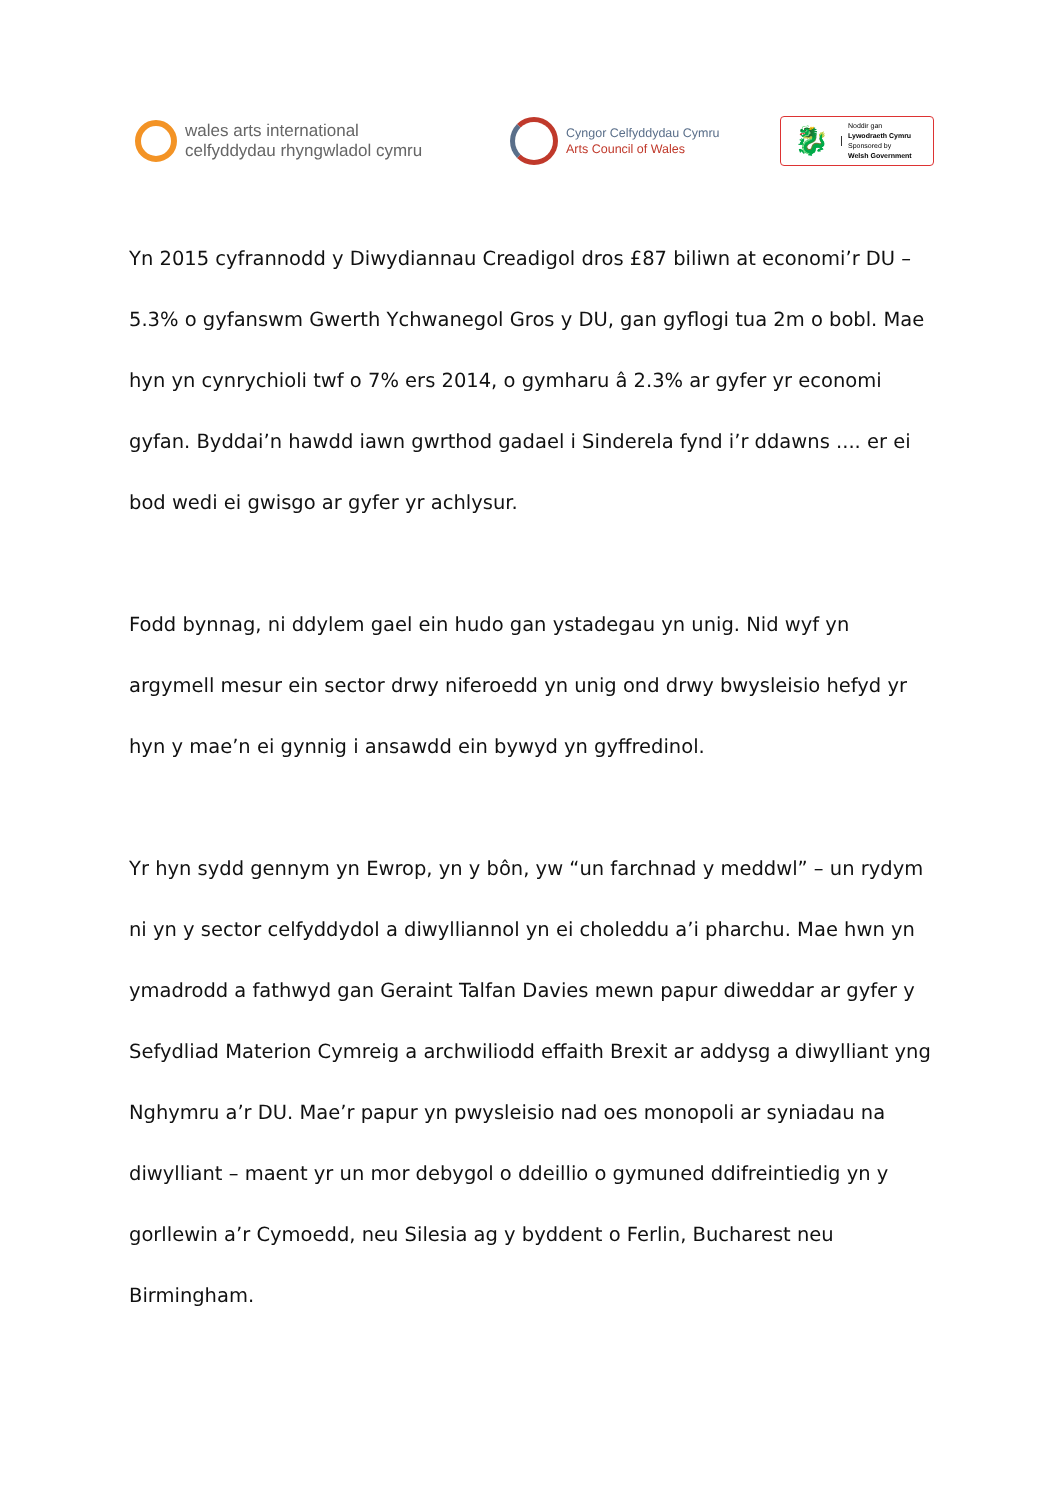wales arts international
celfyddydau rhyngwladol cymru
Cyngor Celfyddydau Cymru
Arts Council of Wales
🐉
Noddir gan
Lywodraeth Cymru
Sponsored by
Welsh Government
Yn 2015 cyfrannodd y Diwydiannau Creadigol dros £87 biliwn at economi’r DU – 5.3% o gyfanswm Gwerth Ychwanegol Gros y DU, gan gyflogi tua 2m o bobl. Mae hyn yn cynrychioli twf o 7% ers 2014, o gymharu â 2.3% ar gyfer yr economi gyfan. Byddai’n hawdd iawn gwrthod gadael i Sinderela fynd i’r ddawns .... er ei bod wedi ei gwisgo ar gyfer yr achlysur.
Fodd bynnag, ni ddylem gael ein hudo gan ystadegau yn unig. Nid wyf yn argymell mesur ein sector drwy niferoedd yn unig ond drwy bwysleisio hefyd yr hyn y mae’n ei gynnig i ansawdd ein bywyd yn gyffredinol.
Yr hyn sydd gennym yn Ewrop, yn y bôn, yw “un farchnad y meddwl” – un rydym ni yn y sector celfyddydol a diwylliannol yn ei choleddu a’i pharchu. Mae hwn yn ymadrodd a fathwyd gan Geraint Talfan Davies mewn papur diweddar ar gyfer y Sefydliad Materion Cymreig a archwiliodd effaith Brexit ar addysg a diwylliant yng Nghymru a’r DU. Mae’r papur yn pwysleisio nad oes monopoli ar syniadau na diwylliant – maent yr un mor debygol o ddeillio o gymuned ddifreintiedig yn y gorllewin a’r Cymoedd, neu Silesia ag y byddent o Ferlin, Bucharest neu Birmingham.